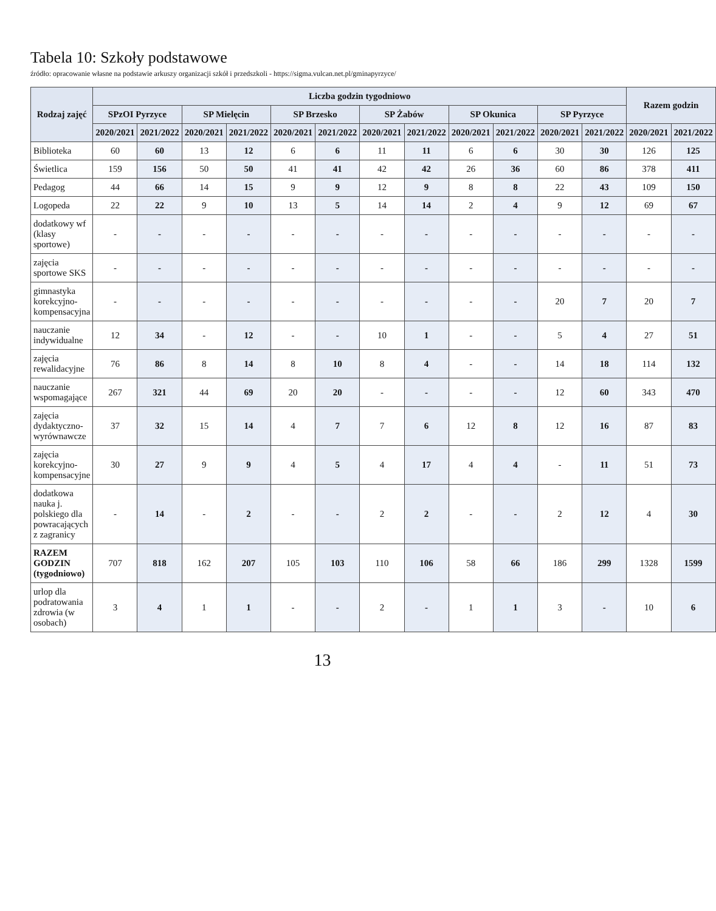Tabela 10: Szkoły podstawowe
źródło: opracowanie własne na podstawie arkuszy organizacji szkół i przedszkoli - https://sigma.vulcan.net.pl/gminapyrzyce/
| Rodzaj zajęć | Liczba godzin tygodniowo | | | | | | | | | | | | Razem godzin | |
| --- | --- | --- | --- | --- | --- | --- | --- | --- | --- | --- | --- | --- | --- | --- |
| | SPzOI Pyrzyce | | SP Mielęcin | | SP Brzesko | | SP Żabów | | SP Okunica | | SP Pyrzyce | | | |
| | 2020/2021 | 2021/2022 | 2020/2021 | 2021/2022 | 2020/2021 | 2021/2022 | 2020/2021 | 2021/2022 | 2020/2021 | 2021/2022 | 2020/2021 | 2021/2022 | 2020/2021 | 2021/2022 |
| Biblioteka | 60 | 60 | 13 | 12 | 6 | 6 | 11 | 11 | 6 | 6 | 30 | 30 | 126 | 125 |
| Świetlica | 159 | 156 | 50 | 50 | 41 | 41 | 42 | 42 | 26 | 36 | 60 | 86 | 378 | 411 |
| Pedagog | 44 | 66 | 14 | 15 | 9 | 9 | 12 | 9 | 8 | 8 | 22 | 43 | 109 | 150 |
| Logopeda | 22 | 22 | 9 | 10 | 13 | 5 | 14 | 14 | 2 | 4 | 9 | 12 | 69 | 67 |
| dodatkowy wf (klasy sportowe) | - | - | - | - | - | - | - | - | - | - | - | - | - | - |
| zajęcia sportowe SKS | - | - | - | - | - | - | - | - | - | - | - | - | - | - |
| gimnastyka korekcyjno-kompensacyjna | - | - | - | - | - | - | - | - | - | - | 20 | 7 | 20 | 7 |
| nauczanie indywidualne | 12 | 34 | - | 12 | - | - | 10 | 1 | - | - | 5 | 4 | 27 | 51 |
| zajęcia rewalidacyjne | 76 | 86 | 8 | 14 | 8 | 10 | 8 | 4 | - | - | 14 | 18 | 114 | 132 |
| nauczanie wspomagające | 267 | 321 | 44 | 69 | 20 | 20 | - | - | - | - | 12 | 60 | 343 | 470 |
| zajęcia dydaktyczno-wyrównawcze | 37 | 32 | 15 | 14 | 4 | 7 | 7 | 6 | 12 | 8 | 12 | 16 | 87 | 83 |
| zajęcia korekcyjno-kompensacyjne | 30 | 27 | 9 | 9 | 4 | 5 | 4 | 17 | 4 | 4 | - | 11 | 51 | 73 |
| dodatkowa nauka j. polskiego dla powracających z zagranicy | - | 14 | - | 2 | - | - | 2 | 2 | - | - | 2 | 12 | 4 | 30 |
| RAZEM GODZIN (tygodniowo) | 707 | 818 | 162 | 207 | 105 | 103 | 110 | 106 | 58 | 66 | 186 | 299 | 1328 | 1599 |
| urlop dla podratowania zdrowia (w osobach) | 3 | 4 | 1 | 1 | - | - | 2 | - | 1 | 1 | 3 | - | 10 | 6 |
13